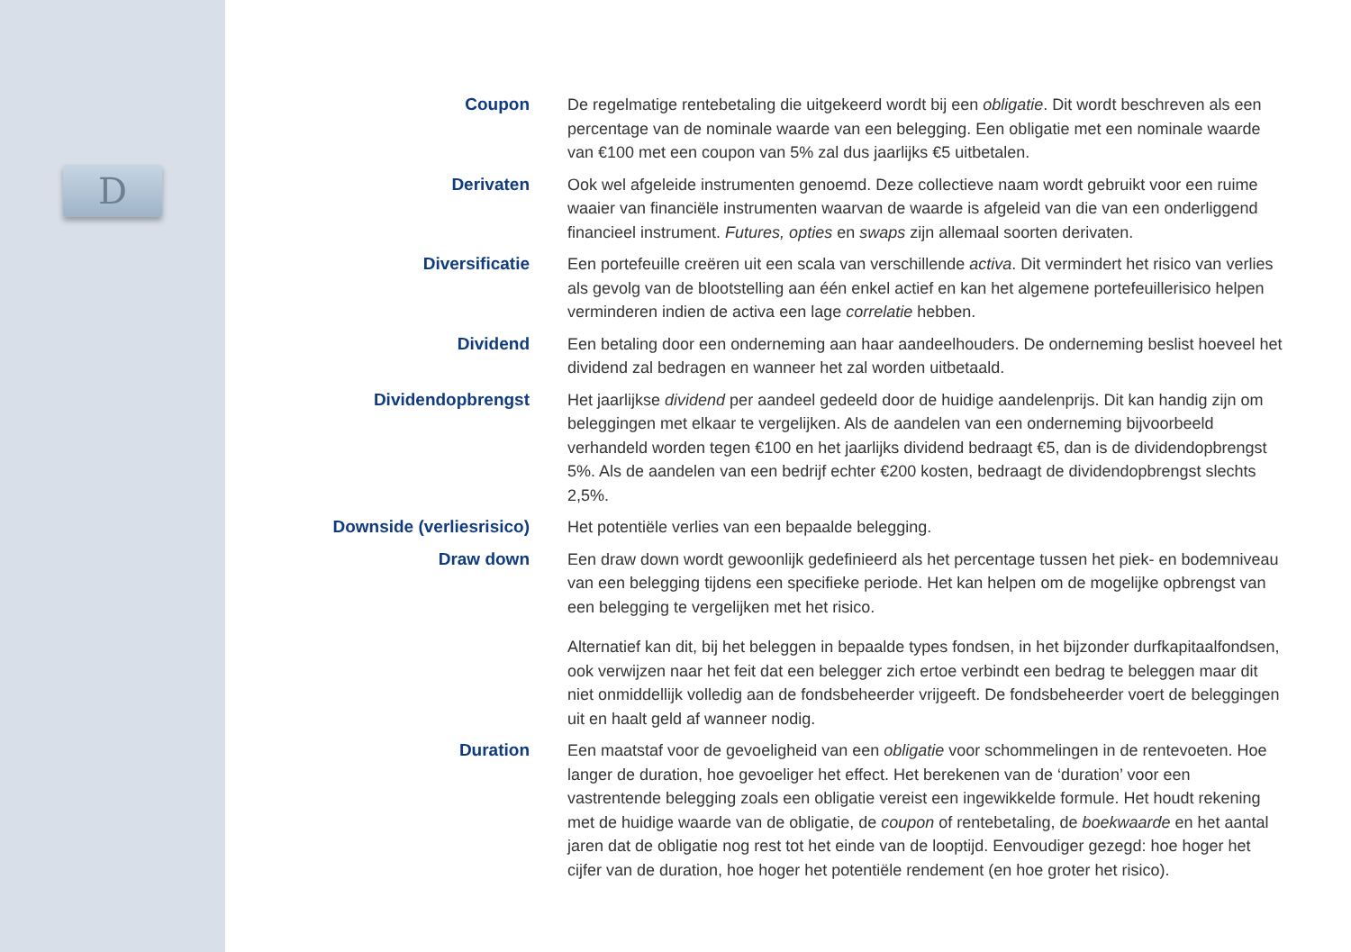D
Coupon De regelmatige rentebetaling die uitgekeerd wordt bij een obligatie. Dit wordt beschreven als een percentage van de nominale waarde van een belegging. Een obligatie met een nominale waarde van €100 met een coupon van 5% zal dus jaarlijks €5 uitbetalen.
Derivaten Ook wel afgeleide instrumenten genoemd. Deze collectieve naam wordt gebruikt voor een ruime waaier van financiële instrumenten waarvan de waarde is afgeleid van die van een onderliggend financieel instrument. Futures, opties en swaps zijn allemaal soorten derivaten.
Diversificatie Een portefeuille creëren uit een scala van verschillende activa. Dit vermindert het risico van verlies als gevolg van de blootstelling aan één enkel actief en kan het algemene portefeuillerisico helpen verminderen indien de activa een lage correlatie hebben.
Dividend Een betaling door een onderneming aan haar aandeelhouders. De onderneming beslist hoeveel het dividend zal bedragen en wanneer het zal worden uitbetaald.
Dividendopbrengst Het jaarlijkse dividend per aandeel gedeeld door de huidige aandelenprijs. Dit kan handig zijn om beleggingen met elkaar te vergelijken. Als de aandelen van een onderneming bijvoorbeeld verhandeld worden tegen €100 en het jaarlijks dividend bedraagt €5, dan is de dividendopbrengst 5%. Als de aandelen van een bedrijf echter €200 kosten, bedraagt de dividendopbrengst slechts 2,5%.
Downside (verliesrisico) Het potentiële verlies van een bepaalde belegging.
Draw down Een draw down wordt gewoonlijk gedefinieerd als het percentage tussen het piek- en bodemniveau van een belegging tijdens een specifieke periode. Het kan helpen om de mogelijke opbrengst van een belegging te vergelijken met het risico.
Alternatief kan dit, bij het beleggen in bepaalde types fondsen, in het bijzonder durfkapitaalfondsen, ook verwijzen naar het feit dat een belegger zich ertoe verbindt een bedrag te beleggen maar dit niet onmiddellijk volledig aan de fondsbeheerder vrijgeeft. De fondsbeheerder voert de beleggingen uit en haalt geld af wanneer nodig.
Duration Een maatstaf voor de gevoeligheid van een obligatie voor schommelingen in de rentevoeten. Hoe langer de duration, hoe gevoeliger het effect. Het berekenen van de ‘duration’ voor een vastrentende belegging zoals een obligatie vereist een ingewikkelde formule. Het houdt rekening met de huidige waarde van de obligatie, de coupon of rentebetaling, de boekwaarde en het aantal jaren dat de obligatie nog rest tot het einde van de looptijd. Eenvoudiger gezegd: hoe hoger het cijfer van de duration, hoe hoger het potentiële rendement (en hoe groter het risico).